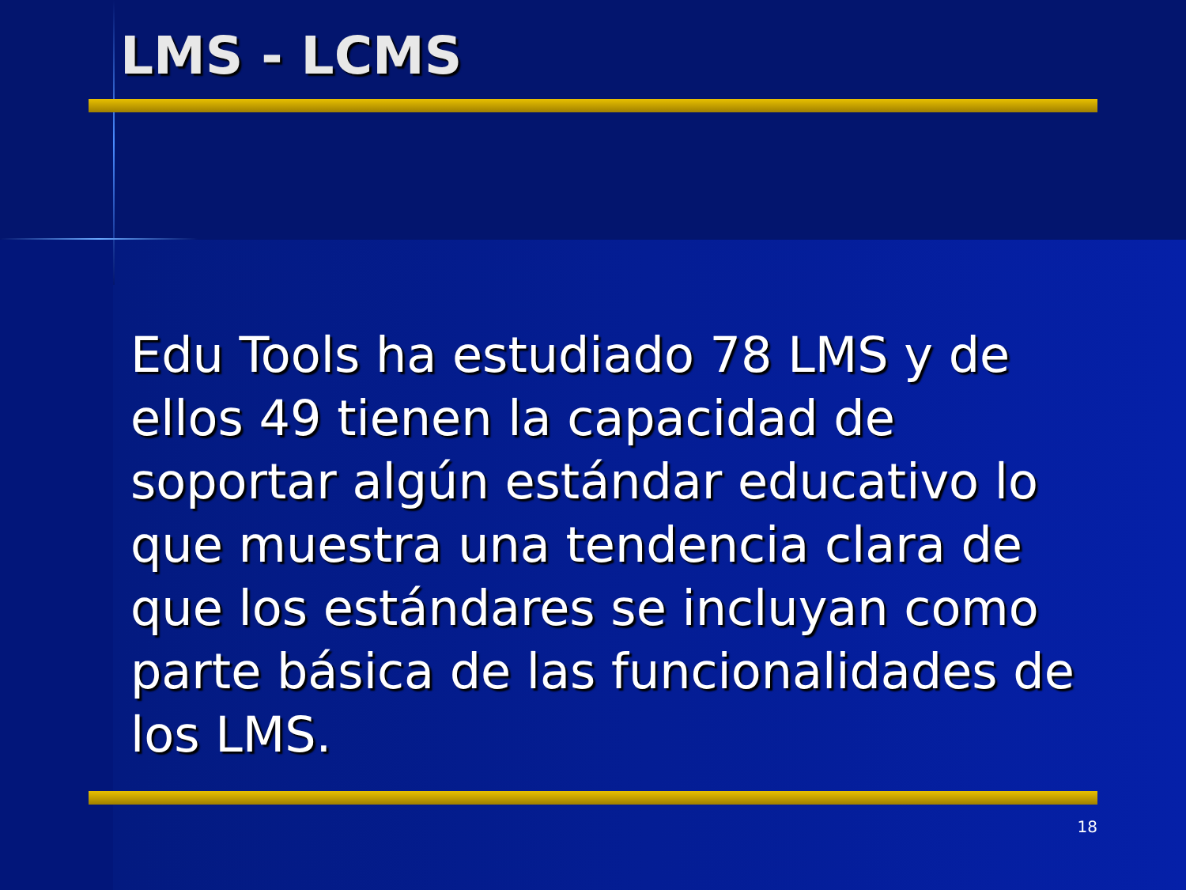LMS - LCMS
Edu Tools ha estudiado 78 LMS y de ellos 49 tienen la capacidad de soportar algún estándar educativo lo que muestra una tendencia clara de que los estándares se incluyan como parte básica de las funcionalidades de los LMS.
18